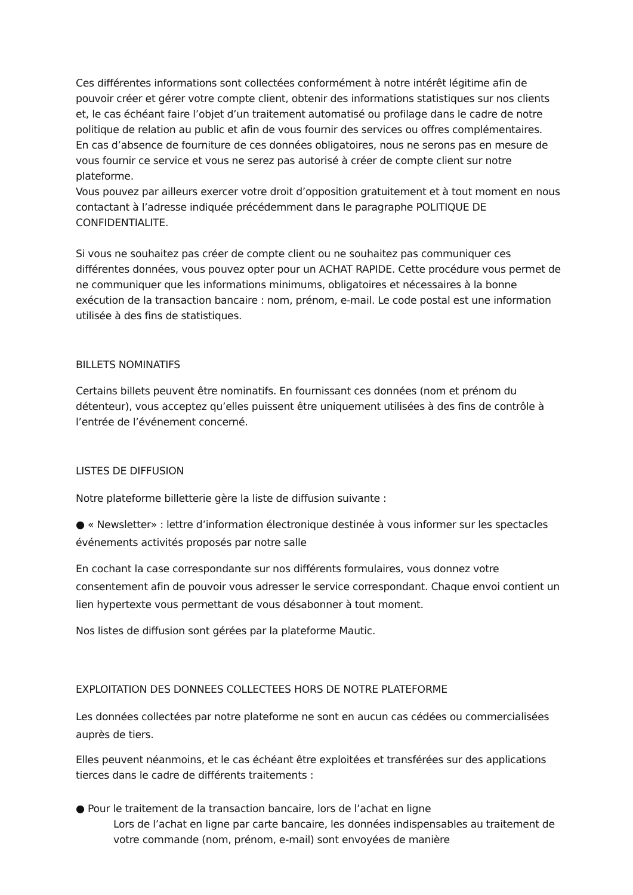Ces différentes informations sont collectées conformément à notre intérêt légitime afin de pouvoir créer et gérer votre compte client, obtenir des informations statistiques sur nos clients et, le cas échéant faire l’objet d’un traitement automatisé ou profilage dans le cadre de notre politique de relation au public et afin de vous fournir des services ou offres complémentaires.
En cas d’absence de fourniture de ces données obligatoires, nous ne serons pas en mesure de vous fournir ce service et vous ne serez pas autorisé à créer de compte client sur notre plateforme.
Vous pouvez par ailleurs exercer votre droit d’opposition gratuitement et à tout moment en nous contactant à l’adresse indiquée précédemment dans le paragraphe POLITIQUE DE CONFIDENTIALITE.
Si vous ne souhaitez pas créer de compte client ou ne souhaitez pas communiquer ces différentes données, vous pouvez opter pour un ACHAT RAPIDE. Cette procédure vous permet de ne communiquer que les informations minimums, obligatoires et nécessaires à la bonne exécution de la transaction bancaire : nom, prénom, e-mail. Le code postal est une information utilisée à des fins de statistiques.
BILLETS NOMINATIFS
Certains billets peuvent être nominatifs. En fournissant ces données (nom et prénom du détenteur), vous acceptez qu’elles puissent être uniquement utilisées à des fins de contrôle à l’entrée de l’événement concerné.
LISTES DE DIFFUSION
Notre plateforme billetterie gère la liste de diffusion suivante :
● « Newsletter» : lettre d’information électronique destinée à vous informer sur les spectacles événements activités proposés par notre salle
En cochant la case correspondante sur nos différents formulaires, vous donnez votre consentement afin de pouvoir vous adresser le service correspondant. Chaque envoi contient un lien hypertexte vous permettant de vous désabonner à tout moment.
Nos listes de diffusion sont gérées par la plateforme Mautic.
EXPLOITATION DES DONNEES COLLECTEES HORS DE NOTRE PLATEFORME
Les données collectées par notre plateforme ne sont en aucun cas cédées ou commercialisées auprès de tiers.
Elles peuvent néanmoins, et le cas échéant être exploitées et transférées sur des applications tierces dans le cadre de différents traitements :
● Pour le traitement de la transaction bancaire, lors de l’achat en ligne
Lors de l’achat en ligne par carte bancaire, les données indispensables au traitement de votre commande (nom, prénom, e-mail) sont envoyées de manière